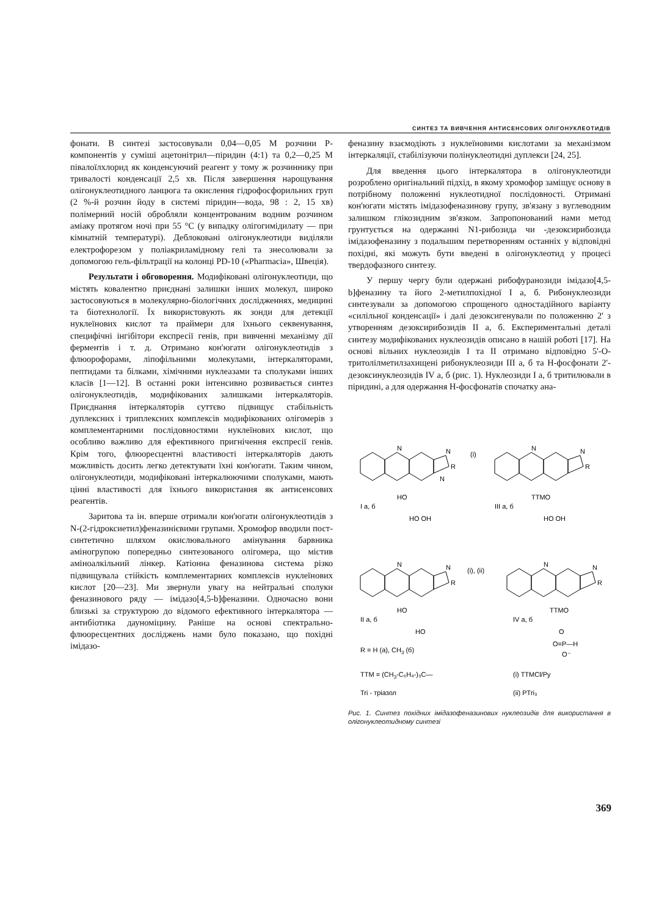СИНТЕЗ ТА ВИВЧЕННЯ АНТИСЕНСОВИХ ОЛІГОНУКЛЕОТИДІВ
фонати. В синтезі застосовували 0,04—0,05 М розчини Р-компонентів у суміші ацетонітрил—піридин (4:1) та 0,2—0,25 М півалоїлхлорид як конденсуючий реагент у тому ж розчиннику при тривалості конденсації 2,5 хв. Після завершення нарощування олігонуклеотидного ланцюга та окислення гідрофосфорильних груп (2 %-й розчин йоду в системі піридин—вода, 98 : 2, 15 хв) полімерний носій обробляли концентрованим водним розчином аміаку протягом ночі при 55 °С (у випадку олігогимідилату — при кімнатній температурі). Деблоковані олігонуклеотиди виділяли електрофорезом у поліакриламідному гелі та знесолювали за допомогою гель-фільтрації на колонці PD-10 («Pharmacia», Швеція).
Результати і обговорення. Модифіковані олігонуклеотиди, що містять ковалентно приєднані залишки інших молекул, широко застосовуються в молекулярно-біологічних дослідженнях, медицині та біотехнології. Їх використовують як зонди для детекції нуклеїнових кислот та праймери для їхнього секвенування, специфічні інгібітори експресії генів, при вивченні механізму дії ферментів і т. д. Отримано кон'югати олігонуклеотидів з флюорофорами, ліпофільними молекулами, інтеркаляторами, пептидами та білками, хімічними нуклеазами та сполуками інших класів [1—12]. В останні роки інтенсивно розвивається синтез олігонуклеотидів, модифікованих залишками інтеркаляторів. Приєднання інтеркаляторів суттєво підвищує стабільність дуплексних і триплексних комплексів модифікованих олігомерів з комплементарними послідовностями нуклеїнових кислот, що особливо важливо для ефективного пригнічення експресії генів. Крім того, флюоресцентні властивості інтеркаляторів дають можливість досить легко детектувати їхні кон'югати. Таким чином, олігонуклеотиди, модифіковані інтеркалюючими сполуками, мають цінні властивості для їхнього використання як антисенсових реагентів.
Заритова та ін. вперше отримали кон'югати олігонуклеотидів з N-(2-гідроксиетил)феназинієвими групами. Хромофор вводили пост-синтетично шляхом окислювального амінування барвника аміногрупою попередньо синтезованого олігомера, що містив аміноалкільний лінкер. Катіонна феназинова система різко підвищувала стійкість комплементарних комплексів нуклеїнових кислот [20—23]. Ми звернули увагу на нейтральні сполуки феназинового ряду — імідазо[4,5-b]феназини. Одночасно вони близькі за структурою до відомого ефективного інтеркалятора — антибіотика дауноміцину. Раніше на основі спектрально-флюоресцентних досліджень нами було показано, що похідні імідазо-
феназину взаємодіють з нуклеїновими кислотами за механізмом інтеркаляції, стабілізуючи полінуклеотидні дуплекси [24, 25].
Для введення цього інтеркалятора в олігонуклеотиди розроблено оригінальний підхід, в якому хромофор заміщує основу в потрібному положенні нуклеотидної послідовності. Отримані кон'югати містять імідазофеназинову групу, зв'язану з вуглеводним залишком глікозидним зв'язком. Запропонований нами метод грунтується на одержанні N1-рибозида чи -дезоксирибозида імідазофеназину з подальшим перетворенням останніх у відповідні похідні, які можуть бути введені в олігонуклеотид у процесі твердофазного синтезу.
У першу чергу були одержані рибофуранозиди імідазо[4,5-b]феназину та його 2-метилпохідної I а, б. Рибонуклеозиди синтезували за допомогою спрощеного одностадійного варіанту «силільної конденсації» і далі дезоксигенували по положенню 2' з утворенням дезоксирибозидів II а, б. Експериментальні деталі синтезу модифікованих нуклеозидів описано в нашій роботі [17]. На основі вільних нуклеозидів I та II отримано відповідно 5'-О-тритолілметилзахищені рибонуклеозиди III а, б та Н-фосфонати 2'-дезоксинуклеозидів IV а, б (рис. 1). Нуклеозиди I а, б тритилювали в піридині, а для одержання Н-фосфонатів спочатку ана-
N
N
R
N
(i)
HO
I a, б
HO OH
N
N
R
TTMO
III a, б
HO OH
N
N
R
(i), (ii)
HO
II a, б
HO
N
N
R
TTMO
IV a, б
O
O=P—H
O⁻
R = H (a), CH3 (б)
TTM = (CH3-C₆H₄-)₃C—
(i) TTMCl/Py
Tri - тріазол
(ii) PTri₃
Рис. 1. Синтез похідних імідазофеназинових нуклеозидів для використання в олігонуклеотидному синтезі
369